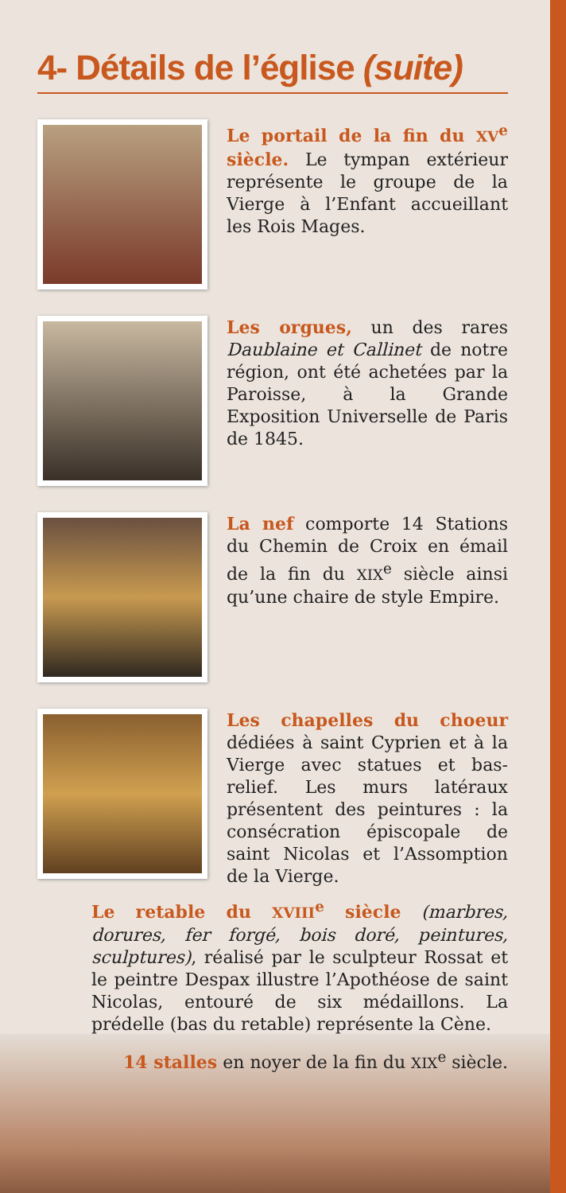4- Détails de l’église (suite)
Le portail de la fin du XV<sup>e</sup> siècle. Le tympan extérieur représente le groupe de la Vierge à l’Enfant accueillant les Rois Mages.
Les orgues, un des rares Daublaine et Callinet de notre région, ont été achetées par la Paroisse, à la Grande Exposition Universelle de Paris de 1845.
La nef comporte 14 Stations du Chemin de Croix en émail de la fin du XIX<sup>e</sup> siècle ainsi qu’une chaire de style Empire.
Les chapelles du choeur dédiées à saint Cyprien et à la Vierge avec statues et bas-relief. Les murs latéraux présentent des peintures : la consécration épiscopale de saint Nicolas et l’Assomption de la Vierge.
Le retable du XVIII<sup>e</sup> siècle (marbres, dorures, fer forgé, bois doré, peintures, sculptures), réalisé par le sculpteur Rossat et le peintre Despax illustre l’Apothéose de saint Nicolas, entouré de six médaillons. La prédelle (bas du retable) représente la Cène.
14 stalles en noyer de la fin du XIX<sup>e</sup> siècle.